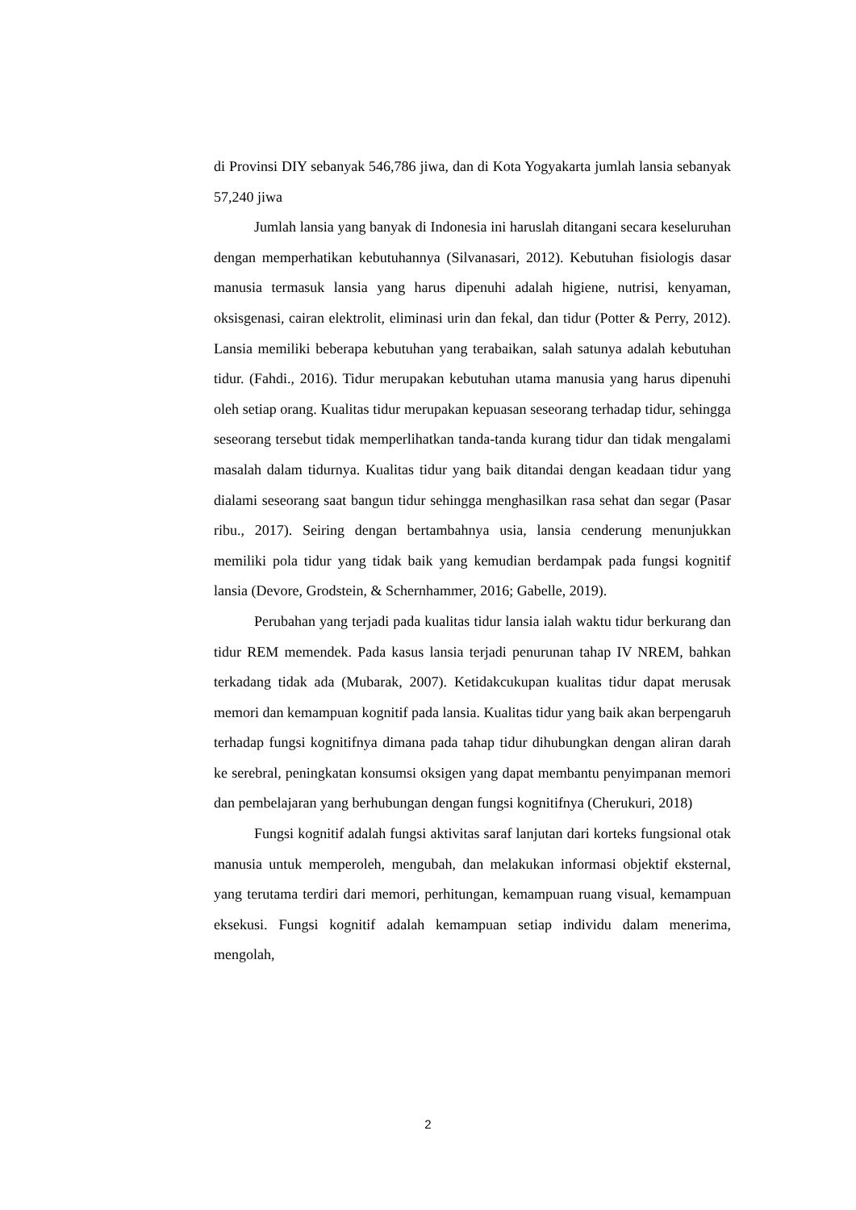di Provinsi DIY sebanyak 546,786 jiwa, dan di Kota Yogyakarta jumlah lansia sebanyak 57,240 jiwa
Jumlah lansia yang banyak di Indonesia ini haruslah ditangani secara keseluruhan dengan memperhatikan kebutuhannya (Silvanasari, 2012). Kebutuhan fisiologis dasar manusia termasuk lansia yang harus dipenuhi adalah higiene, nutrisi, kenyaman, oksisgenasi, cairan elektrolit, eliminasi urin dan fekal, dan tidur (Potter & Perry, 2012). Lansia memiliki beberapa kebutuhan yang terabaikan, salah satunya adalah kebutuhan tidur. (Fahdi., 2016). Tidur merupakan kebutuhan utama manusia yang harus dipenuhi oleh setiap orang. Kualitas tidur merupakan kepuasan seseorang terhadap tidur, sehingga seseorang tersebut tidak memperlihatkan tanda-tanda kurang tidur dan tidak mengalami masalah dalam tidurnya. Kualitas tidur yang baik ditandai dengan keadaan tidur yang dialami seseorang saat bangun tidur sehingga menghasilkan rasa sehat dan segar (Pasar ribu., 2017). Seiring dengan bertambahnya usia, lansia cenderung menunjukkan memiliki pola tidur yang tidak baik yang kemudian berdampak pada fungsi kognitif lansia (Devore, Grodstein, & Schernhammer, 2016; Gabelle, 2019).
Perubahan yang terjadi pada kualitas tidur lansia ialah waktu tidur berkurang dan tidur REM memendek. Pada kasus lansia terjadi penurunan tahap IV NREM, bahkan terkadang tidak ada (Mubarak, 2007). Ketidakcukupan kualitas tidur dapat merusak memori dan kemampuan kognitif pada lansia. Kualitas tidur yang baik akan berpengaruh terhadap fungsi kognitifnya dimana pada tahap tidur dihubungkan dengan aliran darah ke serebral, peningkatan konsumsi oksigen yang dapat membantu penyimpanan memori dan pembelajaran yang berhubungan dengan fungsi kognitifnya (Cherukuri, 2018)
Fungsi kognitif adalah fungsi aktivitas saraf lanjutan dari korteks fungsional otak manusia untuk memperoleh, mengubah, dan melakukan informasi objektif eksternal, yang terutama terdiri dari memori, perhitungan, kemampuan ruang visual, kemampuan eksekusi. Fungsi kognitif adalah kemampuan setiap individu dalam menerima, mengolah,
2